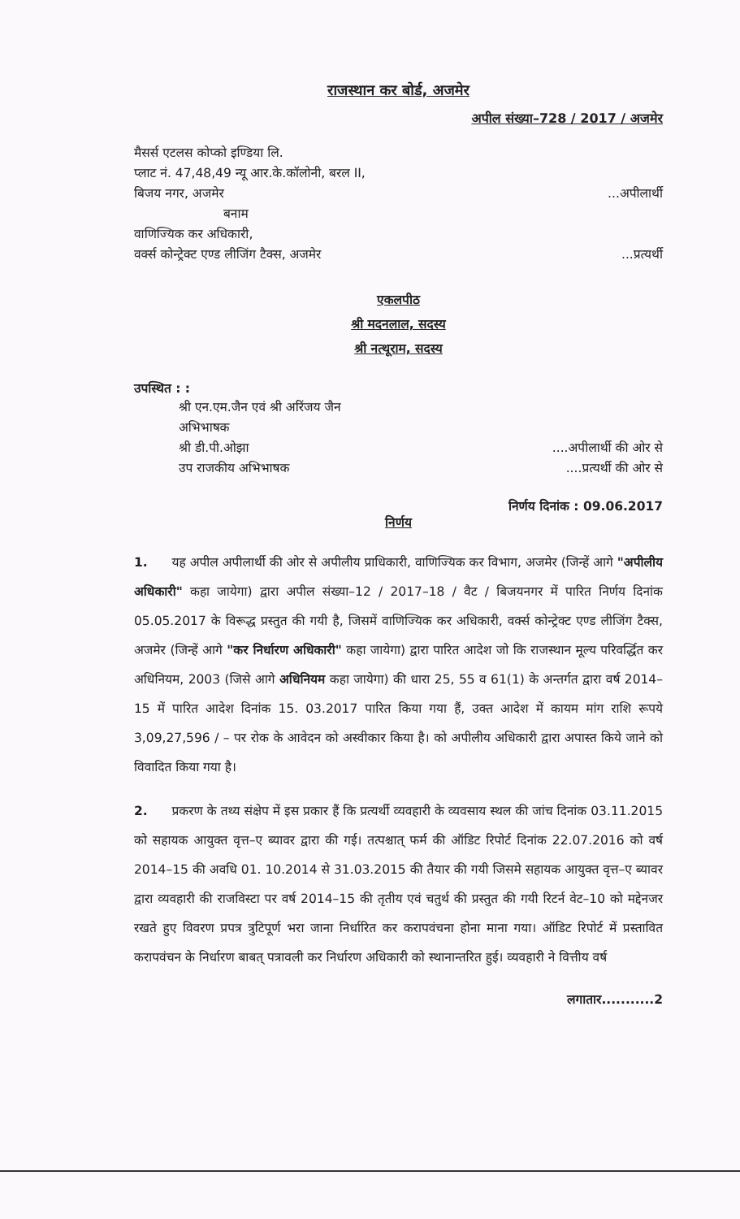राजस्थान कर बोर्ड, अजमेर
अपील संख्या–728 / 2017 / अजमेर
मैसर्स एटलस कोप्को इण्डिया लि.
प्लाट नं. 47,48,49 न्यू आर.के.कॉलोनी, बरल II,
बिजय नगर, अजमेर...अपीलार्थी
बनाम
वाणिज्यिक कर अधिकारी,
वर्क्स कोन्ट्रेक्ट एण्ड लीजिंग टैक्स, अजमेर...प्रत्यर्थी
एकलपीठ
श्री मदनलाल, सदस्य
श्री नत्थूराम, सदस्य
उपस्थित : :
श्री एन.एम.जैन एवं श्री अरिंजय जैन
अभिभाषक
श्री डी.पी.ओझा....अपीलार्थी की ओर से
उप राजकीय अभिभाषक....प्रत्यर्थी की ओर से
निर्णय दिनांक : 09.06.2017
निर्णय
1. यह अपील अपीलार्थी की ओर से अपीलीय प्राधिकारी, वाणिज्यिक कर विभाग, अजमेर (जिन्हें आगे "अपीलीय अधिकारी" कहा जायेगा) द्वारा अपील संख्या–12 / 2017–18 / वैट / बिजयनगर में पारित निर्णय दिनांक 05.05.2017 के विरूद्ध प्रस्तुत की गयी है, जिसमें वाणिज्यिक कर अधिकारी, वर्क्स कोन्ट्रेक्ट एण्ड लीजिंग टैक्स, अजमेर (जिन्हें आगे "कर निर्धारण अधिकारी" कहा जायेगा) द्वारा पारित आदेश जो कि राजस्थान मूल्य परिवर्द्धित कर अधिनियम, 2003 (जिसे आगे अधिनियम कहा जायेगा) की धारा 25, 55 व 61(1) के अन्तर्गत द्वारा वर्ष 2014–15 में पारित आदेश दिनांक 15. 03.2017 पारित किया गया हैं, उक्त आदेश में कायम मांग राशि रूपये 3,09,27,596 / – पर रोक के आवेदन को अस्वीकार किया है। को अपीलीय अधिकारी द्वारा अपास्त किये जाने को विवादित किया गया है।
2. प्रकरण के तथ्य संक्षेप में इस प्रकार हैं कि प्रत्यर्थी व्यवहारी के व्यवसाय स्थल की जांच दिनांक 03.11.2015 को सहायक आयुक्त वृत्त–ए ब्यावर द्वारा की गई। तत्पश्चात् फर्म की ऑडिट रिपोर्ट दिनांक 22.07.2016 को वर्ष 2014–15 की अवधि 01. 10.2014 से 31.03.2015 की तैयार की गयी जिसमे सहायक आयुक्त वृत्त–ए ब्यावर द्वारा व्यवहारी की राजविस्टा पर वर्ष 2014–15 की तृतीय एवं चतुर्थ की प्रस्तुत की गयी रिटर्न वेट–10 को मद्देनजर रखते हुए विवरण प्रपत्र त्रुटिपूर्ण भरा जाना निर्धारित कर करापवंचना होना माना गया। ऑडिट रिपोर्ट में प्रस्तावित करापवंचन के निर्धारण बाबत् पत्रावली कर निर्धारण अधिकारी को स्थानान्तरित हुई। व्यवहारी ने वित्तीय वर्ष
लगातार...........2